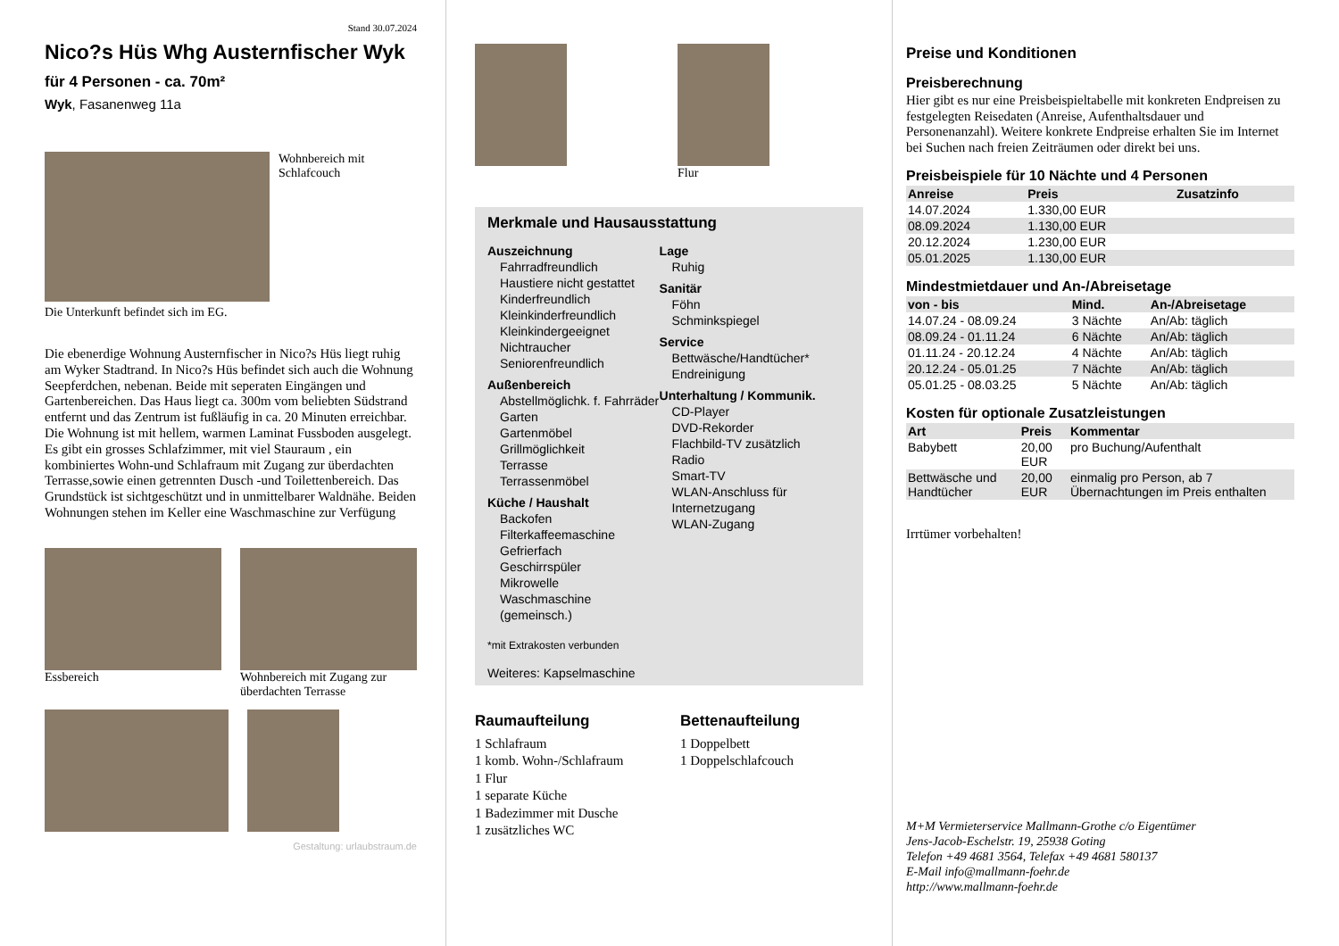Stand 30.07.2024
Nico?s Hüs Whg Austernfischer Wyk
für 4 Personen - ca. 70m²
Wyk, Fasanenweg 11a
Wohnbereich mit Schlafcouch
Die Unterkunft befindet sich im EG.
Die ebenerdige Wohnung Austernfischer in Nico?s Hüs liegt ruhig am Wyker Stadtrand. In Nico?s Hüs befindet sich auch die Wohnung Seepferdchen, nebenan. Beide mit seperaten Eingängen und Gartenbereichen. Das Haus liegt ca. 300m vom beliebten Südstrand entfernt und das Zentrum ist fußläufig in ca. 20 Minuten erreichbar. Die Wohnung ist mit hellem, warmen Laminat Fussboden ausgelegt. Es gibt ein grosses Schlafzimmer, mit viel Stauraum , ein kombiniertes Wohn-und Schlafraum mit Zugang zur überdachten Terrasse,sowie einen getrennten Dusch -und Toilettenbereich. Das Grundstück ist sichtgeschützt und in unmittelbarer Waldnähe. Beiden Wohnungen stehen im Keller eine Waschmaschine zur Verfügung
Essbereich Wohnbereich mit Zugang zur überdachten Terrasse
Gestaltung: urlaubstraum.de
Flur
Merkmale und Hausausstattung
Auszeichnung
Fahrradfreundlich
Haustiere nicht gestattet
Kinderfreundlich
Kleinkinderfreundlich
Kleinkindergeeignet
Nichtraucher
Seniorenfreundlich
Außenbereich
Abstellmöglichk. f. Fahrräder
Garten
Gartenmöbel
Grillmöglichkeit
Terrasse
Terrassenmöbel
Küche / Haushalt
Backofen
Filterkaffeemaschine
Gefrierfach
Geschirrspüler
Mikrowelle
Waschmaschine (gemeinsch.)
Lage
Ruhig
Sanitär
Föhn
Schminkspiegel
Service
Bettwäsche/Handtücher*
Endreinigung
Unterhaltung / Kommunik.
CD-Player
DVD-Rekorder
Flachbild-TV zusätzlich
Radio
Smart-TV
WLAN-Anschluss für Internetzugang
WLAN-Zugang
*mit Extrakosten verbunden
Weiteres: Kapselmaschine
Raumaufteilung
1 Schlafraum
1 komb. Wohn-/Schlafraum
1 Flur
1 separate Küche
1 Badezimmer mit Dusche
1 zusätzliches WC
Bettenaufteilung
1 Doppelbett
1 Doppelschlafcouch
Preise und Konditionen
Preisberechnung
Hier gibt es nur eine Preisbeispieltabelle mit konkreten Endpreisen zu festgelegten Reisedaten (Anreise, Aufenthaltsdauer und Personenanzahl). Weitere konkrete Endpreise erhalten Sie im Internet bei Suchen nach freien Zeiträumen oder direkt bei uns.
Preisbeispiele für 10 Nächte und 4 Personen
| Anreise | Preis | Zusatzinfo |
| --- | --- | --- |
| 14.07.2024 | 1.330,00 EUR | |
| 08.09.2024 | 1.130,00 EUR | |
| 20.12.2024 | 1.230,00 EUR | |
| 05.01.2025 | 1.130,00 EUR | |
Mindestmietdauer und An-/Abreisetage
| von - bis | Mind. | An-/Abreisetage |
| --- | --- | --- |
| 14.07.24 - 08.09.24 | 3 Nächte | An/Ab: täglich |
| 08.09.24 - 01.11.24 | 6 Nächte | An/Ab: täglich |
| 01.11.24 - 20.12.24 | 4 Nächte | An/Ab: täglich |
| 20.12.24 - 05.01.25 | 7 Nächte | An/Ab: täglich |
| 05.01.25 - 08.03.25 | 5 Nächte | An/Ab: täglich |
Kosten für optionale Zusatzleistungen
| Art | Preis | Kommentar |
| --- | --- | --- |
| Babybett | 20,00 EUR | pro Buchung/Aufenthalt |
| Bettwäsche und Handtücher | 20,00 EUR | einmalig pro Person, ab 7 Übernachtungen im Preis enthalten |
Irrtümer vorbehalten!
M+M Vermieterservice Mallmann-Grothe c/o Eigentümer
Jens-Jacob-Eschelstr. 19, 25938 Goting
Telefon +49 4681 3564, Telefax +49 4681 580137
E-Mail info@mallmann-foehr.de
http://www.mallmann-foehr.de